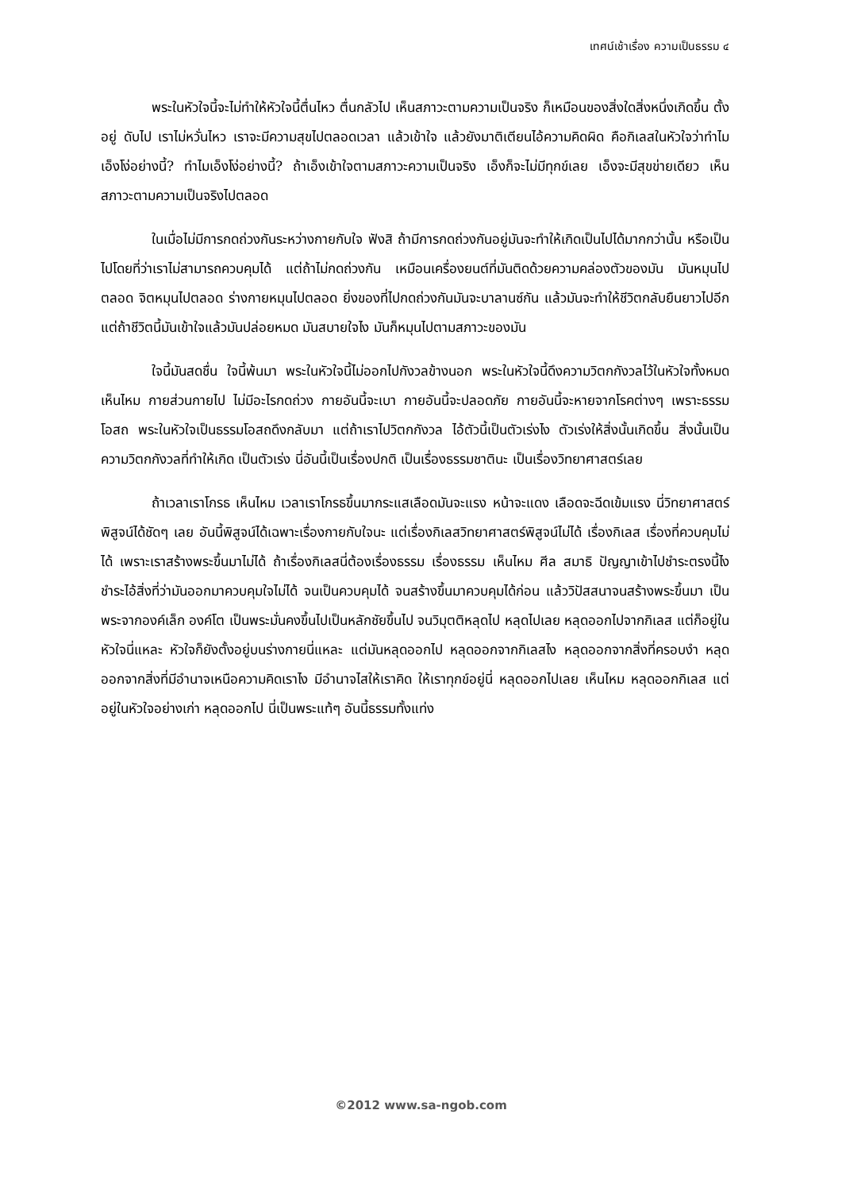เทศน์เช้าเรื่อง ความเป็นธรรม ๔
พระในหัวใจนี้จะไม่ทำให้หัวใจนี้ตื่นไหว ตื่นกลัวไป เห็นสภาวะตามความเป็นจริง ก็เหมือนของสิ่งใดสิ่งหนึ่งเกิดขึ้น ตั้งอยู่ ดับไป เราไม่หวั่นไหว เราจะมีความสุขไปตลอดเวลา แล้วเข้าใจ แล้วยังมาติเตียนไอ้ความคิดผิด คือกิเลสในหัวใจว่าทำไมเอ็งโง่อย่างนี้? ทำไมเอ็งโง่อย่างนี้? ถ้าเอ็งเข้าใจตามสภาวะความเป็นจริง เอ็งก็จะไม่มีทุกข์เลย เอ็งจะมีสุขข่ายเดียว เห็นสภาวะตามความเป็นจริงไปตลอด
ในเมื่อไม่มีการกดถ่วงกันระหว่างกายกับใจ ฟังสิ ถ้ามีการกดถ่วงกันอยู่มันจะทำให้เกิดเป็นไปได้มากกว่านั้น หรือเป็นไปโดยที่ว่าเราไม่สามารถควบคุมได้ แต่ถ้าไม่กดถ่วงกัน เหมือนเครื่องยนต์ที่มันติดด้วยความคล่องตัวของมัน มันหมุนไปตลอด จิตหมุนไปตลอด ร่างกายหมุนไปตลอด ยิ่งของที่ไปกดถ่วงกันมันจะบาลานซ์กัน แล้วมันจะทำให้ชีวิตกลับยืนยาวไปอีก แต่ถ้าชีวิตนี้มันเข้าใจแล้วมันปล่อยหมด มันสบายใจไง มันก็หมุนไปตามสภาวะของมัน
ใจนี้มันสดชื่น ใจนี้พ้นมา พระในหัวใจนี้ไม่ออกไปกังวลข้างนอก พระในหัวใจนี้ดึงความวิตกกังวลไว้ในหัวใจทั้งหมด เห็นไหม กายส่วนกายไป ไม่มีอะไรกดถ่วง กายอันนี้จะเบา กายอันนี้จะปลอดภัย กายอันนี้จะหายจากโรคต่างๆ เพราะธรรมโอสถ พระในหัวใจเป็นธรรมโอสถดึงกลับมา แต่ถ้าเราไปวิตกกังวล ไอ้ตัวนี้เป็นตัวเร่งไง ตัวเร่งให้สิ่งนั้นเกิดขึ้น สิ่งนั้นเป็นความวิตกกังวลที่ทำให้เกิด เป็นตัวเร่ง นี่อันนี้เป็นเรื่องปกติ เป็นเรื่องธรรมชาตินะ เป็นเรื่องวิทยาศาสตร์เลย
ถ้าเวลาเราโกรธ เห็นไหม เวลาเราโกรธขึ้นมากระแสเลือดมันจะแรง หน้าจะแดง เลือดจะฉีดเข้มแรง นี่วิทยาศาสตร์พิสูจน์ได้ชัดๆ เลย อันนี้พิสูจน์ได้เฉพาะเรื่องกายกับใจนะ แต่เรื่องกิเลสวิทยาศาสตร์พิสูจน์ไม่ได้ เรื่องกิเลส เรื่องที่ควบคุมไม่ได้ เพราะเราสร้างพระขึ้นมาไม่ได้ ถ้าเรื่องกิเลสนี่ต้องเรื่องธรรม เรื่องธรรม เห็นไหม ศีล สมาธิ ปัญญาเข้าไปชำระตรงนี้ไง ชำระไอ้สิ่งที่ว่ามันออกมาควบคุมใจไม่ได้ จนเป็นควบคุมได้ จนสร้างขึ้นมาควบคุมได้ก่อน แล้ววิปัสสนาจนสร้างพระขึ้นมา เป็นพระจากองค์เล็ก องค์โต เป็นพระมั่นคงขึ้นไปเป็นหลักชัยขึ้นไป จนวิมุตติหลุดไป หลุดไปเลย หลุดออกไปจากกิเลส แต่ก็อยู่ในหัวใจนี่แหละ หัวใจก็ยังตั้งอยู่บนร่างกายนี่แหละ แต่มันหลุดออกไป หลุดออกจากกิเลสไง หลุดออกจากสิ่งที่ครอบงำ หลุดออกจากสิ่งที่มีอำนาจเหนือความคิดเราไง มีอำนาจไสให้เราคิด ให้เราทุกข์อยู่นี่ หลุดออกไปเลย เห็นไหม หลุดออกกิเลส แต่อยู่ในหัวใจอย่างเก่า หลุดออกไป นี่เป็นพระแท้ๆ อันนี้ธรรมทั้งแท่ง
©2012 www.sa-ngob.com